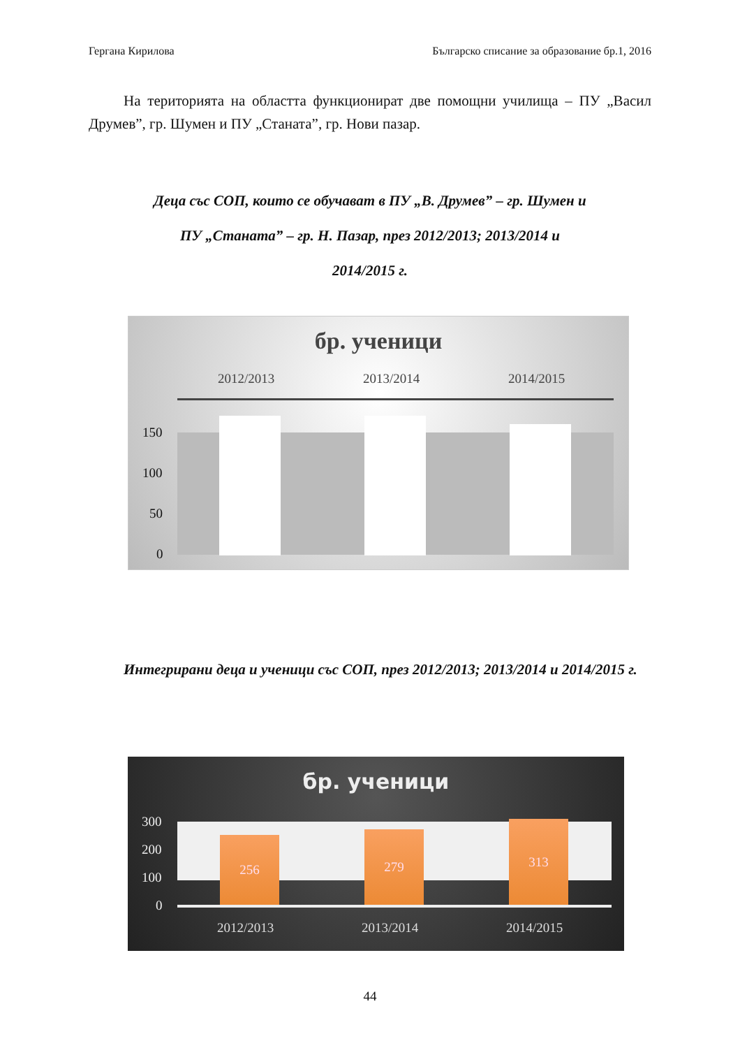Гергана Кирилова Българско списание за образование бр.1, 2016
На територията на областта функционират две помощни училища – ПУ „Васил Друмев”, гр. Шумен и ПУ „Станата”, гр. Нови пазар.
Деца със СОП, които се обучават в ПУ „В. Друмев” – гр. Шумен и
ПУ „Станата” – гр. Н. Пазар, през 2012/2013; 2013/2014 и
2014/2015 г.
бр. ученици
2012/2013 2013/2014 2014/2015
150
100
50
0
Интегрирани деца и ученици със СОП, през 2012/2013; 2013/2014 и 2014/2015 г.
бр. ученици
300
200
100
0
256 279
313
2012/2013 2013/2014 2014/2015
44